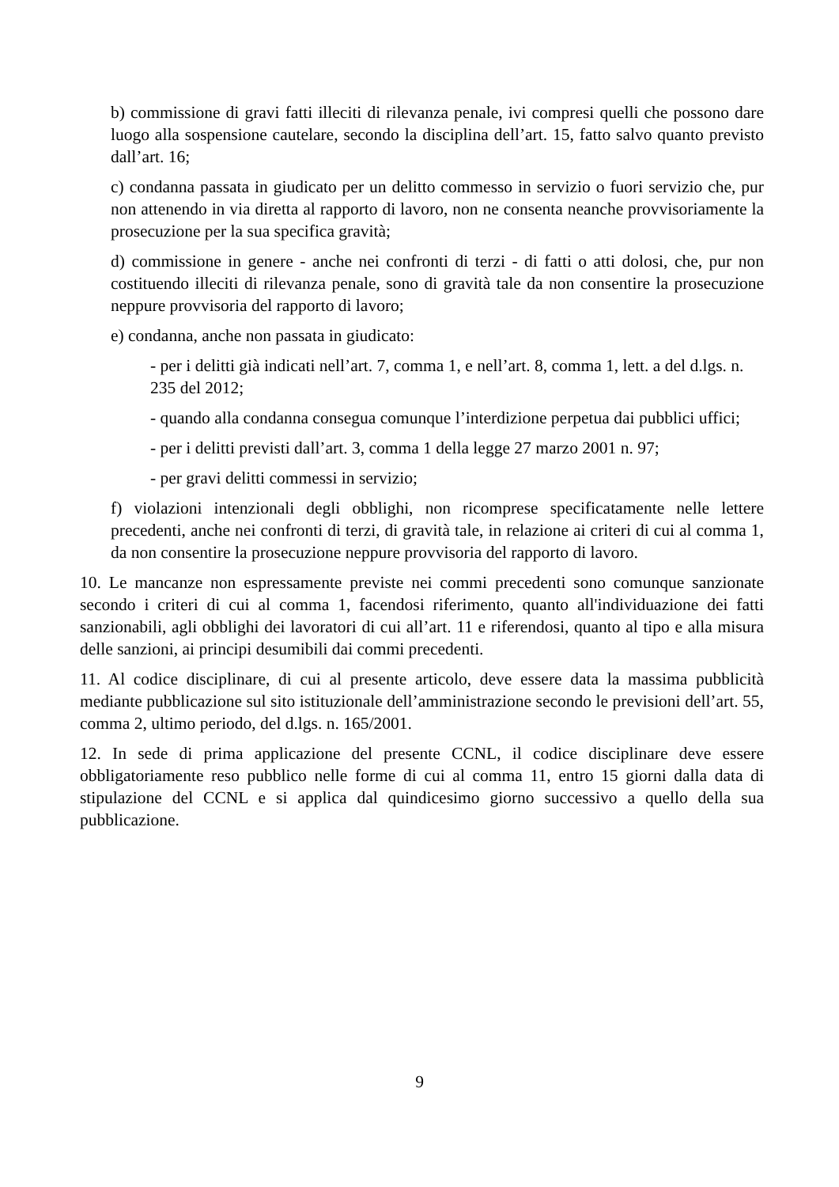b) commissione di gravi fatti illeciti di rilevanza penale, ivi compresi quelli che possono dare luogo alla sospensione cautelare, secondo la disciplina dell’art. 15, fatto salvo quanto previsto dall’art. 16;
c) condanna passata in giudicato per un delitto commesso in servizio o fuori servizio che, pur non attenendo in via diretta al rapporto di lavoro, non ne consenta neanche provvisoriamente la prosecuzione per la sua specifica gravità;
d) commissione in genere - anche nei confronti di terzi - di fatti o atti dolosi, che, pur non costituendo illeciti di rilevanza penale, sono di gravità tale da non consentire la prosecuzione neppure provvisoria del rapporto di lavoro;
e) condanna, anche non passata in giudicato:
- per i delitti già indicati nell’art. 7, comma 1, e nell’art. 8, comma 1, lett. a del d.lgs. n. 235 del 2012;
- quando alla condanna consegua comunque l’interdizione perpetua dai pubblici uffici;
- per i delitti previsti dall’art. 3, comma 1 della legge 27 marzo 2001 n. 97;
- per gravi delitti commessi in servizio;
f) violazioni intenzionali degli obblighi, non ricomprese specificatamente nelle lettere precedenti, anche nei confronti di terzi, di gravità tale, in relazione ai criteri di cui al comma 1, da non consentire la prosecuzione neppure provvisoria del rapporto di lavoro.
10. Le mancanze non espressamente previste nei commi precedenti sono comunque sanzionate secondo i criteri di cui al comma 1, facendosi riferimento, quanto all'individuazione dei fatti sanzionabili, agli obblighi dei lavoratori di cui all’art. 11 e riferendosi, quanto al tipo e alla misura delle sanzioni, ai principi desumibili dai commi precedenti.
11. Al codice disciplinare, di cui al presente articolo, deve essere data la massima pubblicità mediante pubblicazione sul sito istituzionale dell’amministrazione secondo le previsioni dell’art. 55, comma 2, ultimo periodo, del d.lgs. n. 165/2001.
12. In sede di prima applicazione del presente CCNL, il codice disciplinare deve essere obbligatoriamente reso pubblico nelle forme di cui al comma 11, entro 15 giorni dalla data di stipulazione del CCNL e si applica dal quindicesimo giorno successivo a quello della sua pubblicazione.
9